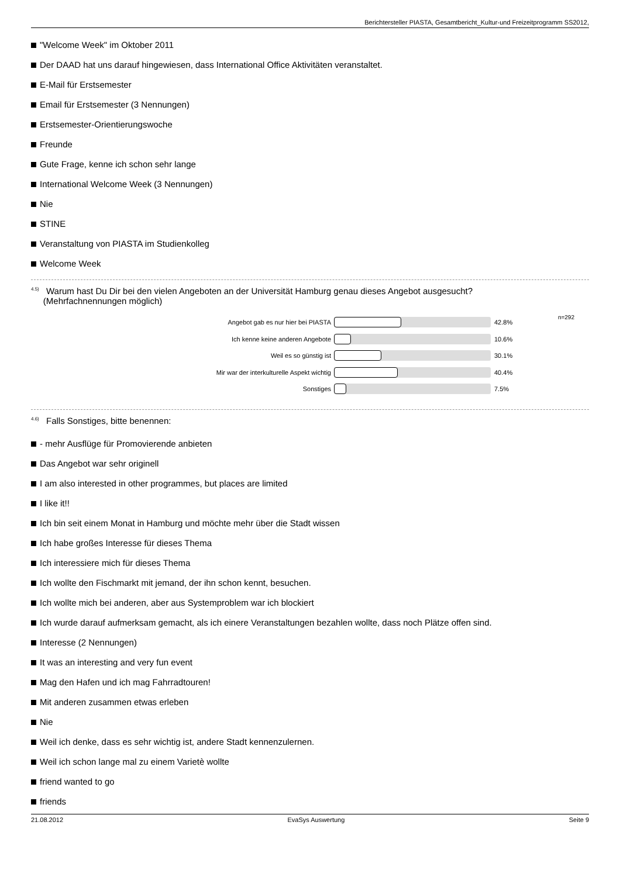Berichtersteller PIASTA, Gesamtbericht_Kultur-und Freizeitprogramm SS2012,
"Welcome Week" im Oktober 2011
Der DAAD hat uns darauf hingewiesen, dass International Office Aktivitäten veranstaltet.
E-Mail für Erstsemester
Email für Erstsemester (3 Nennungen)
Erstsemester-Orientierungswoche
Freunde
Gute Frage, kenne ich schon sehr lange
International Welcome Week (3 Nennungen)
Nie
STINE
Veranstaltung von PIASTA im Studienkolleg
Welcome Week
<sup>4.5)</sup> Warum hast Du Dir bei den vielen Angeboten an der Universität Hamburg genau dieses Angebot ausgesucht?
(Mehrfachnennungen möglich)
n=292
Angebot gab es nur hier bei PIASTA 42.8%
Ich kenne keine anderen Angebote 10.6%
Weil es so günstig ist 30.1%
Mir war der interkulturelle Aspekt wichtig 40.4%
Sonstiges 7.5%
<sup>4.6)</sup> Falls Sonstiges, bitte benennen:
- mehr Ausflüge für Promovierende anbieten
Das Angebot war sehr originell
I am also interested in other programmes, but places are limited
I like it!!
Ich bin seit einem Monat in Hamburg und möchte mehr über die Stadt wissen
Ich habe großes Interesse für dieses Thema
Ich interessiere mich für dieses Thema
Ich wollte den Fischmarkt mit jemand, der ihn schon kennt, besuchen.
Ich wollte mich bei anderen, aber aus Systemproblem war ich blockiert
Ich wurde darauf aufmerksam gemacht, als ich einere Veranstaltungen bezahlen wollte, dass noch Plätze offen sind.
Interesse (2 Nennungen)
It was an interesting and very fun event
Mag den Hafen und ich mag Fahrradtouren!
Mit anderen zusammen etwas erleben
Nie
Weil ich denke, dass es sehr wichtig ist, andere Stadt kennenzulernen.
Weil ich schon lange mal zu einem Varietè wollte
friend wanted to go
friends
21.08.2012 EvaSys Auswertung Seite 9